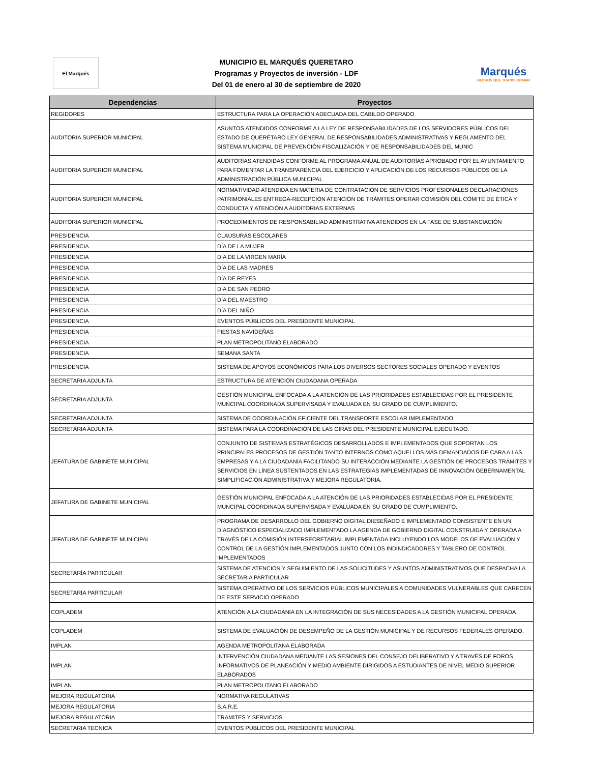El Marqués
MUNICIPIO EL MARQUÉS QUERETARO
Programas y Proyectos de inversión - LDF
Del 01 de enero al 30 de septiembre de 2020
Marqués
HECHOS QUE TRANSFORMAN
| Dependencias | Proyectos |
| --- | --- |
| REGIDORES | ESTRUCTURA PARA LA OPERACIÓN ADECUADA DEL CABILDO OPERADO |
| AUDITORIA SUPERIOR MUNICIPAL | ASUNTOS ATENDIDOS CONFORME A LA LEY DE RESPONSABILIDADES DE LOS SERVIDORES PÚBLICOS DEL ESTADO DE QUERÉTARO LEY GENERAL DE RESPONSABILIDADES ADMINISTRATIVAS Y REGLAMENTO DEL SISTEMA MUNICIPAL DE PREVENCIÓN FISCALIZACIÓN Y DE RESPONSABILIDADES DEL MUNIC |
| AUDITORIA SUPERIOR MUNICIPAL | AUDITORÍAS ATENDIDAS CONFORME AL PROGRAMA ANUAL DE AUDITORÍAS APROBADO POR EL AYUNTAMIENTO PARA FOMENTAR LA TRANSPARENCIA DEL EJERCICIO Y APLICACIÓN DE LOS RECURSOS PÚBLICOS DE LA ADMINISTRACIÓN PÚBLICA MUNICIPAL |
| AUDITORIA SUPERIOR MUNICIPAL | NORMATIVIDAD ATENDIDA EN MATERIA DE CONTRATACIÓN DE SERVICIOS PROFESIONALES DECLARACIÓNES PATRIMONIALES ENTREGA-RECEPCIÓN ATENCIÓN DE TRÁMITES OPERAR COMISIÓN DEL CÓMITÉ DE ÉTICA Y CONDUCTA Y ATENCIÓN A AUDITORIAS EXTERNAS |
| AUDITORIA SUPERIOR MUNICIPAL | PROCEDIMIENTOS DE RESPONSABILIAD ADMINISTRATIVA ATENDIDOS EN LA FASE DE SUBSTANCIACIÓN |
| PRESIDENCIA | CLAUSURAS ESCOLARES |
| PRESIDENCIA | DÍA DE LA MUJER |
| PRESIDENCIA | DÍA DE LA VIRGEN MARÍA |
| PRESIDENCIA | DÍA DE LAS MADRES |
| PRESIDENCIA | DÍA DE REYES |
| PRESIDENCIA | DÍA DE SAN PEDRO |
| PRESIDENCIA | DÍA DEL MAESTRO |
| PRESIDENCIA | DÍA DEL NIÑO |
| PRESIDENCIA | EVENTOS PÚBLICOS DEL PRESIDENTE MUNICIPAL |
| PRESIDENCIA | FIESTAS NAVIDEÑAS |
| PRESIDENCIA | PLAN METROPOLITANO ELABORADO |
| PRESIDENCIA | SEMANA SANTA |
| PRESIDENCIA | SISTEMA DE APOYOS ECONÓMICOS PARA LOS DIVERSOS SECTORES SOCIALES OPERADO Y EVENTOS |
| SECRETARIA ADJUNTA | ESTRUCTURA DE ATENCIÓN CIUDADANA OPERADA |
| SECRETARIA ADJUNTA | GESTIÓN MUNICIPAL ENFOCADA A LA ATENCIÓN DE LAS PRIORIDADES ESTABLECIDAS POR EL PRESIDENTE MUNCIPAL COORDINADA SUPERVISADA Y EVALUADA EN SU GRADO DE CUMPLIMIENTO. |
| SECRETARIA ADJUNTA | SISTEMA DE COORDINACIÓN EFICIENTE DEL TRANSPORTE ESCOLAR IMPLEMENTADO. |
| SECRETARIA ADJUNTA | SISTEMA PARA LA COORDINACIÓN DE LAS GIRAS DEL PRESIDENTE MUNICIPAL EJECUTADO. |
| JEFATURA DE GABINETE MUNICIPAL | CONJUNTO DE SISTEMAS ESTRATÉGICOS DESARROLLADOS E IMPLEMENTADOS QUE SOPORTAN LOS PRINCIPALES PROCESOS DE GESTIÓN TANTO INTERNOS COMO AQUELLOS MÁS DEMANDADOS DE CARA A LAS EMPRESAS Y A LA CIUDADANÍA FACILITANDO SU INTERACCIÓN MEDIANTE LA GESTIÓN DE PROCESOS TRÁMITES Y SERVICIOS EN LÍNEA SUSTENTADOS EN LAS ESTRATEGIAS IMPLEMENTADAS DE INNOVACIÓN GEBERNAMENTAL SIMPLIFICACIÓN ADMINISTRATIVA Y MEJORA REGULATORIA. |
| JEFATURA DE GABINETE MUNICIPAL | GESTIÓN MUNICIPAL ENFOCADA A LA ATENCIÓN DE LAS PRIORIDADES ESTABLECIDAS POR EL PRESIDENTE MUNCIPAL COORDINADA SUPERVISADA Y EVALUADA EN SU GRADO DE CUMPLIMIENTO. |
| JEFATURA DE GABINETE MUNICIPAL | PROGRAMA DE DESARROLLO DEL GOBIERNO DIGITAL DIESEÑADO E IMPLEMENTADO CONSISTENTE EN UN DIAGNÓSTICO ESPECIALIZADO IMPLEMENTADO LA AGENDA DE GOBIERNO DIGITAL CONSTRUIDA Y OPERADA A TRAVÉS DE LA COMISIÓN INTERSECRETARIAL IMPLEMENTADA INCLUYENDO LOS MODELOS DE EVALUACIÓN Y CONTROL DE LA GESTIÓN IMPLEMENTADOS JUNTO CON LOS INDINDICADORES Y TABLERO DE CONTROL IMPLEMENTADOS |
| SECRETARÍA PARTICULAR | SISTEMA DE ATENCION Y SEGUIMIENTO DE LAS SOLICITUDES Y ASUNTOS ADMINISTRATIVOS QUE DESPACHA LA SECRETARIA PARTICULAR |
| SECRETARÍA PARTICULAR | SISTEMA OPERATIVO DE LOS SERVICIOS PÙBLICOS MUNICIPALES A COMUNIDADES VULNERABLES QUE CARECEN DE ESTE SERVICIO OPERADO |
| COPLADEM | ATENCIÓN A LA CIUDADANIA EN LA INTEGRACIÓN DE SUS NECESIDADES A LA GESTIÓN MUNICIPAL OPERADA |
| COPLADEM | SISTEMA DE EVALUACIÓN DE DESEMPEÑO DE LA GESTIÓN MUNICIPAL Y DE RECURSOS FEDERALES OPERADO. |
| IMPLAN | AGENDA METROPOLITANA ELABORADA |
| IMPLAN | INTERVENCIÓN CIUDADANA MEDIANTE LAS SESIONES DEL CONSEJO DELIBERATIVO Y A TRAVÉS DE FOROS INFORMATIVOS DE PLANEACIÓN Y MEDIO AMBIENTE DIRIGIDOS A ESTUDIANTES DE NIVEL MEDIO SUPERIOR ELABORADOS |
| IMPLAN | PLAN METROPOLITANO ELABORADO |
| MEJORA REGULATORIA | NORMATIVA REGULATIVAS |
| MEJORA REGULATORIA | S.A.R.E. |
| MEJORA REGULATORIA | TRAMITES Y SERVICIOS |
| SECRETARIA TECNICA | EVENTOS PÚBLICOS DEL PRESIDENTE MUNICIPAL |